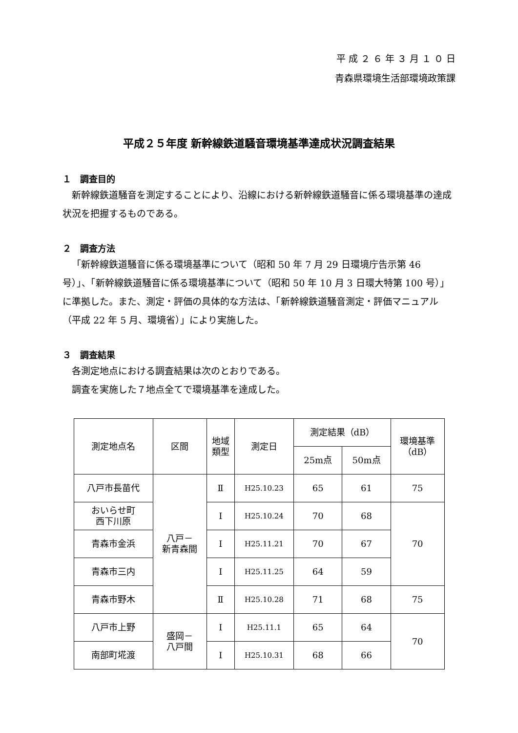平 成 ２ ６ 年 ３ 月 １ ０ 日
青森県環境生活部環境政策課
平成２５年度 新幹線鉄道騒音環境基準達成状況調査結果
１　調査目的
新幹線鉄道騒音を測定することにより、沿線における新幹線鉄道騒音に係る環境基準の達成状況を把握するものである。
２　調査方法
「新幹線鉄道騒音に係る環境基準について（昭和 50 年 7 月 29 日環境庁告示第 46 号）」、「新幹線鉄道騒音に係る環境基準について（昭和 50 年 10 月 3 日環大特第 100 号）」に準拠した。また、測定・評価の具体的な方法は、「新幹線鉄道騒音測定・評価マニュアル（平成 22 年 5 月、環境省）」により実施した。
３　調査結果
各測定地点における調査結果は次のとおりである。
調査を実施した７地点全てで環境基準を達成した。
| 測定地点名 | 区間 | 地域 類型 | 測定日 | 測定結果（dB） | | 環境基準 （dB） |
| --- | --- | --- | --- | --- | --- | --- |
| | | | | 25m点 | 50m点 | |
| 八戸市長苗代 | 八戸－ 新青森間 | Ⅱ | H25.10.23 | 65 | 61 | 75 |
| おいらせ町 西下川原 | | Ⅰ | H25.10.24 | 70 | 68 | 70 |
| 青森市金浜 | | Ⅰ | H25.11.21 | 70 | 67 | |
| 青森市三内 | | Ⅰ | H25.11.25 | 64 | 59 | |
| 青森市野木 | | Ⅱ | H25.10.28 | 71 | 68 | 75 |
| 八戸市上野 | 盛岡－ 八戸間 | Ⅰ | H25.11.1 | 65 | 64 | 70 |
| 南部町埖渡 | | Ⅰ | H25.10.31 | 68 | 66 | |